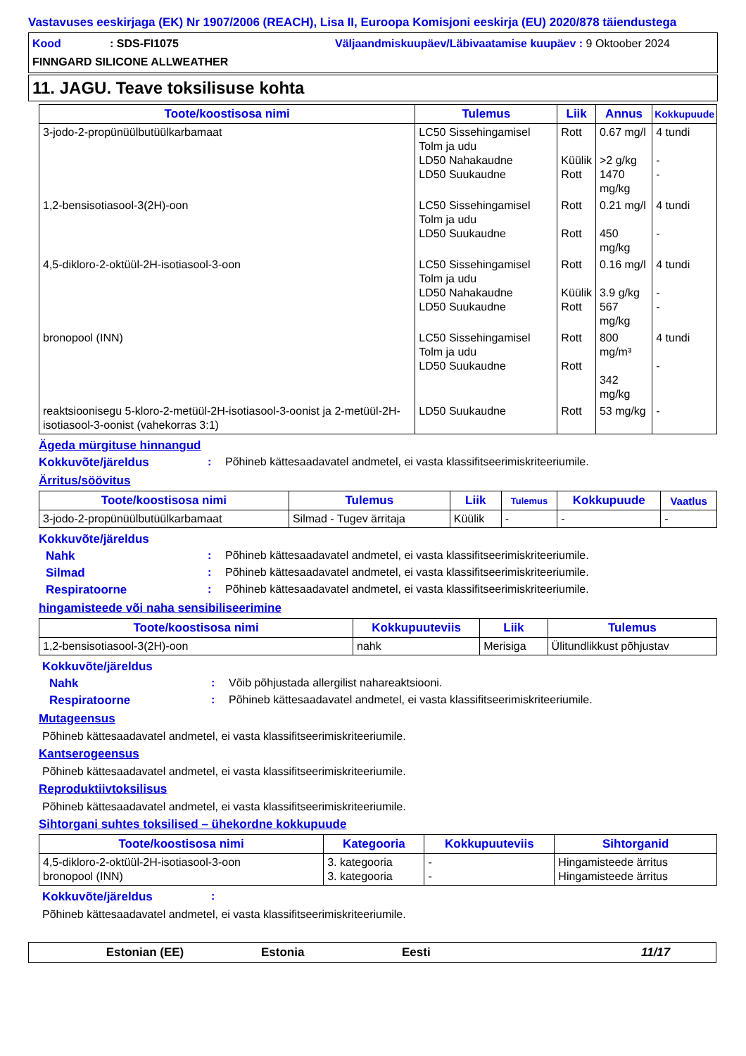Vastavuses eeskirjaga (EK) Nr 1907/2006 (REACH), Lisa II, Euroopa Komisjoni eeskirja (EU) 2020/878 täiendustega
Kood: SDS-FI1075
Väljaandmiskuupäev/Läbivaatamise kuupäev : 9 Oktoober 2024
FINNGARD SILICONE ALLWEATHER
11. JAGU. Teave toksilisuse kohta
| Toote/koostisosa nimi | Tulemus | Liik | Annus | Kokkupuude |
| --- | --- | --- | --- | --- |
| 3-jodo-2-propünüülbutüülkarbamaat | LC50 Sissehingamisel Tolm ja udu LD50 Nahakaudne LD50 Suukaudne | Rott Küülik Rott | 0.67 mg/l >2 g/kg 1470 mg/kg | 4 tundi - - |
| 1,2-bensisotiasool-3(2H)-oon | LC50 Sissehingamisel Tolm ja udu LD50 Suukaudne | Rott Rott | 0.21 mg/l 450 mg/kg | 4 tundi - |
| 4,5-dikloro-2-oktüül-2H-isotiasool-3-oon | LC50 Sissehingamisel Tolm ja udu LD50 Nahakaudne LD50 Suukaudne | Rott Küülik Rott | 0.16 mg/l 3.9 g/kg 567 mg/kg | 4 tundi - - |
| bronopool (INN) | LC50 Sissehingamisel Tolm ja udu LD50 Suukaudne | Rott Rott | 800 mg/m³ 342 mg/kg | 4 tundi - |
| reaktsioonisegu 5-kloro-2-metüül-2H-isotiasool-3-oonist ja 2-metüül-2H-isotiasool-3-oonist (vahekorras 3:1) | LD50 Suukaudne | Rott | 53 mg/kg | - |
Ägeda mürgituse hinnangud
Kokkuvõte/järeldus: Põhineb kättesaadavatel andmetel, ei vasta klassifitseerimiskriteeriumile.
Ärritus/söövitus
| Toote/koostisosa nimi | Tulemus | Liik | Tulemus | Kokkupuude | Vaatlus |
| --- | --- | --- | --- | --- | --- |
| 3-jodo-2-propünüülbutüülkarbamaat | Silmad - Tugev ärritaja | Küülik | - | - | - |
Kokkuvõte/järeldus
Nahk: Põhineb kättesaadavatel andmetel, ei vasta klassifitseerimiskriteeriumile.
Silmad: Põhineb kättesaadavatel andmetel, ei vasta klassifitseerimiskriteeriumile.
Respiratoorne: Põhineb kättesaadavatel andmetel, ei vasta klassifitseerimiskriteeriumile.
hingamisteede või naha sensibiliseerimine
| Toote/koostisosa nimi | Kokkupuuteviis | Liik | Tulemus |
| --- | --- | --- | --- |
| 1,2-bensisotiasool-3(2H)-oon | nahk | Merisiga | Ülitundlikkust põhjustav |
Kokkuvõte/järeldus
Nahk: Võib põhjustada allergilist nahareaktsiooni.
Respiratoorne: Põhineb kättesaadavatel andmetel, ei vasta klassifitseerimiskriteeriumile.
Mutageensus
Põhineb kättesaadavatel andmetel, ei vasta klassifitseerimiskriteeriumile.
Kantserogeensus
Põhineb kättesaadavatel andmetel, ei vasta klassifitseerimiskriteeriumile.
Reproduktiivtoksilisus
Põhineb kättesaadavatel andmetel, ei vasta klassifitseerimiskriteeriumile.
Sihtorgani suhtes toksilised – ühekordne kokkupuude
| Toote/koostisosa nimi | Kategooria | Kokkupuuteviis | Sihtorganid |
| --- | --- | --- | --- |
| 4,5-dikloro-2-oktüül-2H-isotiasool-3-oon bronopool (INN) | 3. kategooria 3. kategooria | - - | Hingamisteede ärritus Hingamisteede ärritus |
Kokkuvõte/järeldus:
Põhineb kättesaadavatel andmetel, ei vasta klassifitseerimiskriteeriumile.
Estonian (EE) Estonia Eesti 11/17